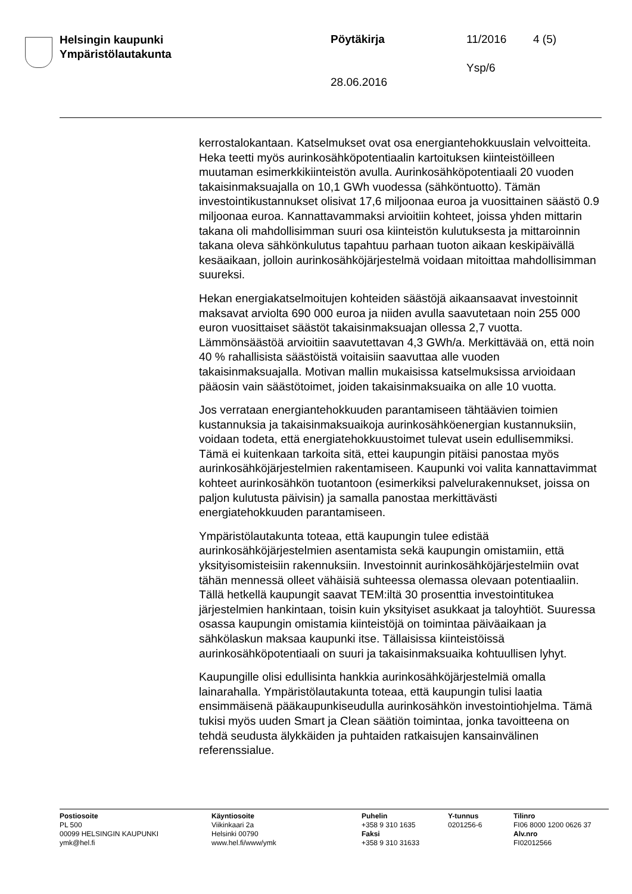Helsingin kaupunki
Ympäristölautakunta
Pöytäkirja 11/2016 4 (5)
Ysp/6
28.06.2016
kerrostalokantaan. Katselmukset ovat osa energiantehokkuuslain velvoitteita. Heka teetti myös aurinkosähköpotentiaalin kartoituksen kiinteistöilleen muutaman esimerkkikiinteistön avulla. Aurinkosähköpotentiaali 20 vuoden takaisinmaksuajalla on 10,1 GWh vuodessa (sähköntuotto). Tämän investointikustannukset olisivat 17,6 miljoonaa euroa ja vuosittainen säästö 0.9 miljoonaa euroa. Kannattavammaksi arvioitiin kohteet, joissa yhden mittarin takana oli mahdollisimman suuri osa kiinteistön kulutuksesta ja mittaroinnin takana oleva sähkönkulutus tapahtuu parhaan tuoton aikaan keskipäivällä kesäaikaan, jolloin aurinkosähköjärjestelmä voidaan mitoittaa mahdollisimman suureksi.
Hekan energiakatselmoitujen kohteiden säästöjä aikaansaavat investoinnit maksavat arviolta 690 000 euroa ja niiden avulla saavutetaan noin 255 000 euron vuosittaiset säästöt takaisinmaksuajan ollessa 2,7 vuotta. Lämmönsäästöä arvioitiin saavutettavan 4,3 GWh/a. Merkittävää on, että noin 40 % rahallisista säästöistä voitaisiin saavuttaa alle vuoden takaisinmaksuajalla. Motivan mallin mukaisissa katselmuksissa arvioidaan pääosin vain säästötoimet, joiden takaisinmaksuaika on alle 10 vuotta.
Jos verrataan energiantehokkuuden parantamiseen tähtäävien toimien kustannuksia ja takaisinmaksuaikoja aurinkosähköenergian kustannuksiin, voidaan todeta, että energiatehokkuustoimet tulevat usein edullisemmiksi. Tämä ei kuitenkaan tarkoita sitä, ettei kaupungin pitäisi panostaa myös aurinkosähköjärjestelmien rakentamiseen. Kaupunki voi valita kannattavimmat kohteet aurinkosähkön tuotantoon (esimerkiksi palvelurakennukset, joissa on paljon kulutusta päivisin) ja samalla panostaa merkittävästi energiatehokkuuden parantamiseen.
Ympäristölautakunta toteaa, että kaupungin tulee edistää aurinkosähköjärjestelmien asentamista sekä kaupungin omistamiin, että yksityisomisteisiin rakennuksiin. Investoinnit aurinkosähköjärjestelmiin ovat tähän mennessä olleet vähäisiä suhteessa olemassa olevaan potentiaaliin. Tällä hetkellä kaupungit saavat TEM:iltä 30 prosenttia investointitukea järjestelmien hankintaan, toisin kuin yksityiset asukkaat ja taloyhtiöt. Suuressa osassa kaupungin omistamia kiinteistöjä on toimintaa päiväaikaan ja sähkölaskun maksaa kaupunki itse. Tällaisissa kiinteistöissä aurinkosähköpotentiaali on suuri ja takaisinmaksuaika kohtuullisen lyhyt.
Kaupungille olisi edullisinta hankkia aurinkosähköjärjestelmiä omalla lainarahalla. Ympäristölautakunta toteaa, että kaupungin tulisi laatia ensimmäisenä pääkaupunkiseudulla aurinkosähkön investointiohjelma. Tämä tukisi myös uuden Smart ja Clean säätiön toimintaa, jonka tavoitteena on tehdä seudusta älykkäiden ja puhtaiden ratkaisujen kansainvälinen referenssialue.
Postiosoite
PL 500
00099 HELSINGIN KAUPUNKI
ymk@hel.fi
Käyntiosoite
Viikinkaari 2a
Helsinki 00790
www.hel.fi/www/ymk
Puhelin
+358 9 310 1635
Faksi
+358 9 310 31633
Y-tunnus
0201256-6
Tilinro
FI06 8000 1200 0626 37
Alv.nro
FI02012566